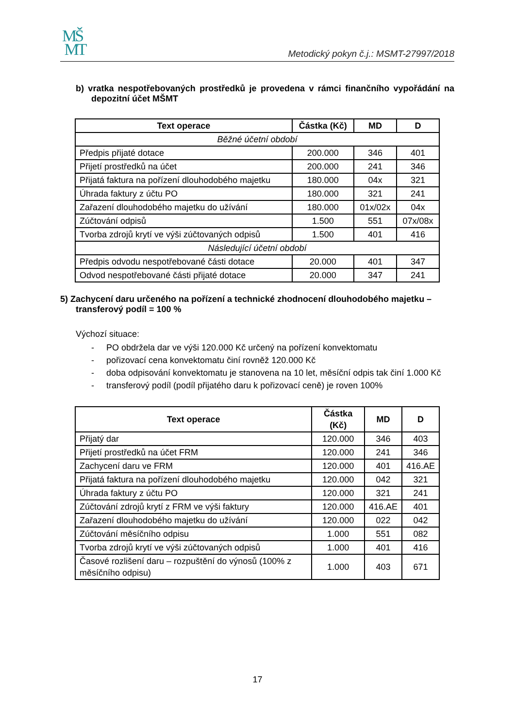MŠ
MT
Metodický pokyn č.j.: MSMT-27997/2018
b) vratka nespotřebovaných prostředků je provedena v rámci finančního vypořádání na depozitní účet MŠMT
| Text operace | Částka (Kč) | MD | D |
| --- | --- | --- | --- |
| Běžné účetní období | | | |
| Předpis přijaté dotace | 200.000 | 346 | 401 |
| Přijetí prostředků na účet | 200.000 | 241 | 346 |
| Přijatá faktura na pořízení dlouhodobého majetku | 180.000 | 04x | 321 |
| Úhrada faktury z účtu PO | 180.000 | 321 | 241 |
| Zařazení dlouhodobého majetku do užívání | 180.000 | 01x/02x | 04x |
| Zúčtování odpisů | 1.500 | 551 | 07x/08x |
| Tvorba zdrojů krytí ve výši zúčtovaných odpisů | 1.500 | 401 | 416 |
| Následující účetní období | | | |
| Předpis odvodu nespotřebované části dotace | 20.000 | 401 | 347 |
| Odvod nespotřebované části přijaté dotace | 20.000 | 347 | 241 |
5) Zachycení daru určeného na pořízení a technické zhodnocení dlouhodobého majetku – transferový podíl = 100 %
Výchozí situace:
- PO obdržela dar ve výši 120.000 Kč určený na pořízení konvektomatu
- pořizovací cena konvektomatu činí rovněž 120.000 Kč
- doba odpisování konvektomatu je stanovena na 10 let, měsíční odpis tak činí 1.000 Kč
- transferový podíl (podíl přijatého daru k pořizovací ceně) je roven 100%
| Text operace | Částka (Kč) | MD | D |
| --- | --- | --- | --- |
| Přijatý dar | 120.000 | 346 | 403 |
| Přijetí prostředků na účet FRM | 120.000 | 241 | 346 |
| Zachycení daru ve FRM | 120.000 | 401 | 416.AE |
| Přijatá faktura na pořízení dlouhodobého majetku | 120.000 | 042 | 321 |
| Úhrada faktury z účtu PO | 120.000 | 321 | 241 |
| Zúčtování zdrojů krytí z FRM ve výši faktury | 120.000 | 416.AE | 401 |
| Zařazení dlouhodobého majetku do užívání | 120.000 | 022 | 042 |
| Zúčtování měsíčního odpisu | 1.000 | 551 | 082 |
| Tvorba zdrojů krytí ve výši zúčtovaných odpisů | 1.000 | 401 | 416 |
| Časové rozlišení daru – rozpuštění do výnosů (100% z měsíčního odpisu) | 1.000 | 403 | 671 |
17